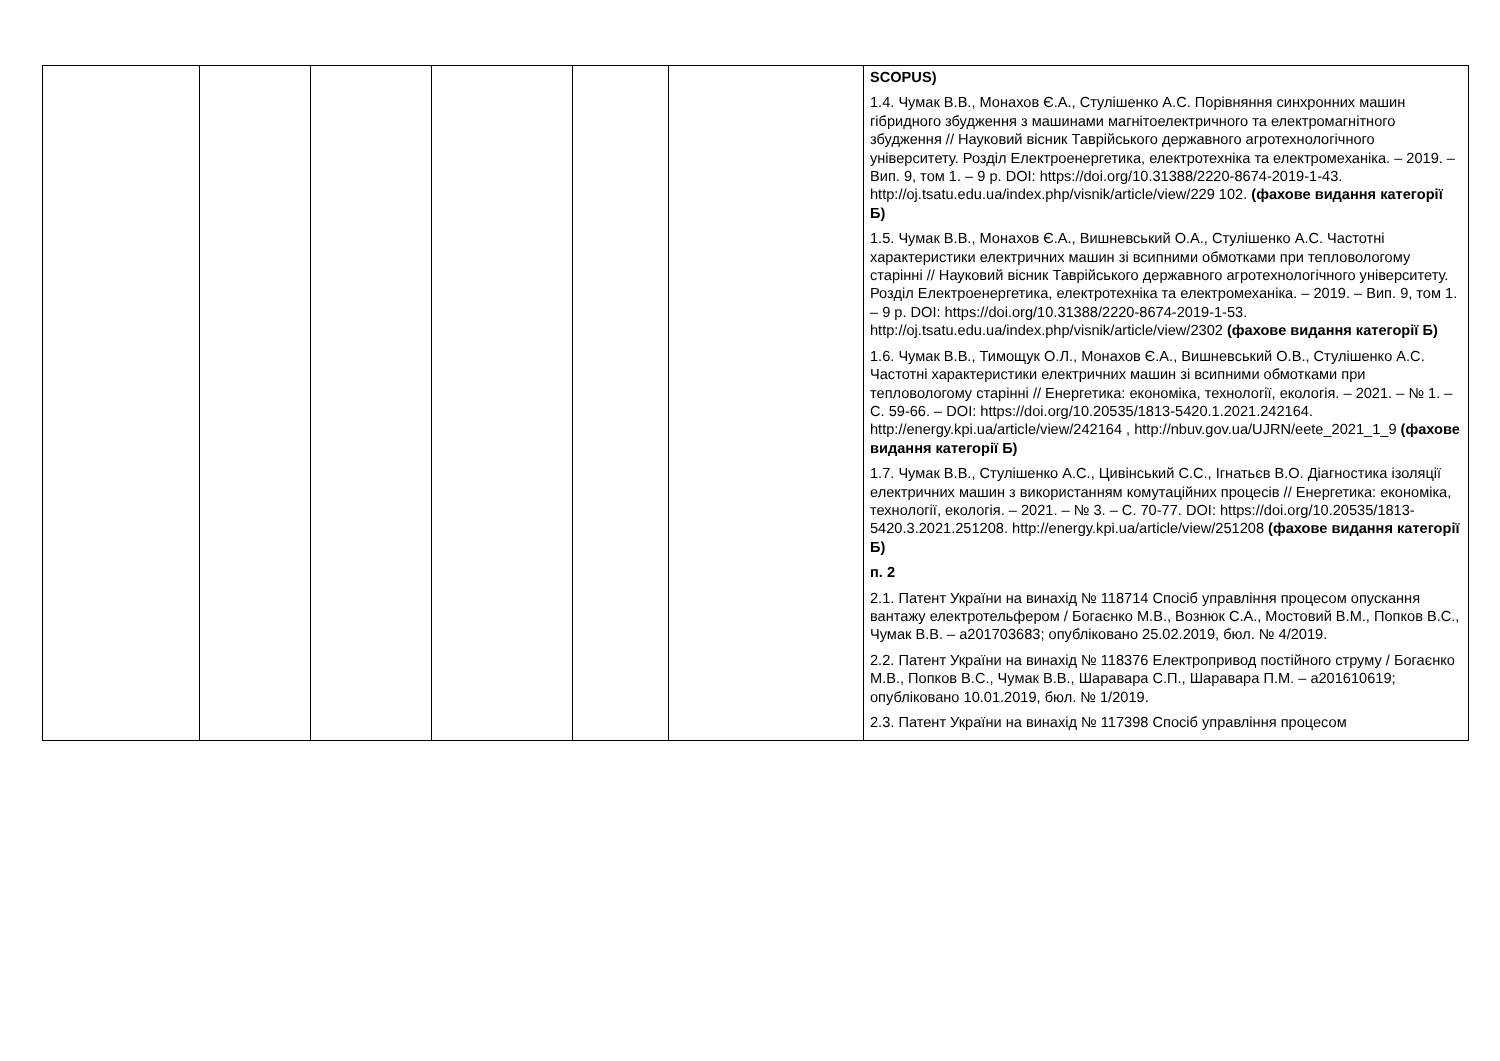| | | | | | | SCOPUS) 1.4. Чумак В.В., Монахов Є.А., Стулішенко А.С. Порівняння синхронних машин гібридного збудження з машинами магнітоелектричного та електромагнітного збудження // Науковий вісник Таврійського державного агротехнологічного університету. Розділ Електроенергетика, електротехніка та електромеханіка. – 2019. – Вип. 9, том 1. – 9 p. DOI: https://doi.org/10.31388/2220-8674-2019-1-43. http://oj.tsatu.edu.ua/index.php/visnik/article/view/229 102. (фахове видання категорії Б) 1.5. Чумак В.В., Монахов Є.А., Вишневський О.А., Стулішенко А.С. Частотні характеристики електричних машин зі всипними обмотками при тепловологому старінні // Науковий вісник Таврійського державного агротехнологічного університету. Розділ Електроенергетика, електротехніка та електромеханіка. – 2019. – Вип. 9, том 1. – 9 p. DOI: https://doi.org/10.31388/2220-8674-2019-1-53. http://oj.tsatu.edu.ua/index.php/visnik/article/view/2302 (фахове видання категорії Б) 1.6. Чумак В.В., Тимощук О.Л., Монахов Є.А., Вишневський О.В., Стулішенко А.С. Частотні характеристики електричних машин зі всипними обмотками при тепловологому старінні // Енергетика: економіка, технології, екологія. – 2021. – № 1. – С. 59-66. – DOI: https://doi.org/10.20535/1813-5420.1.2021.242164. http://energy.kpi.ua/article/view/242164 , http://nbuv.gov.ua/UJRN/eete_2021_1_9 (фахове видання категорії Б) 1.7. Чумак В.В., Стулішенко А.С., Цивінський С.С., Ігнатьєв В.О. Діагностика ізоляції електричних машин з використанням комутаційних процесів // Енергетика: економіка, технології, екологія. – 2021. – № 3. – С. 70-77. DOI: https://doi.org/10.20535/1813-5420.3.2021.251208. http://energy.kpi.ua/article/view/251208 (фахове видання категорії Б) п. 2 2.1. Патент України на винахід № 118714 Спосіб управління процесом опускання вантажу електротельфером / Богаєнко М.В., Вознюк С.А., Мостовий В.М., Попков В.С., Чумак В.В. – а201703683; опубліковано 25.02.2019, бюл. № 4/2019. 2.2. Патент України на винахід № 118376 Електропривод постійного струму / Богаєнко М.В., Попков В.С., Чумак В.В., Шаравара С.П., Шаравара П.М. – а201610619; опубліковано 10.01.2019, бюл. № 1/2019. 2.3. Патент України на винахід № 117398 Спосіб управління процесом |